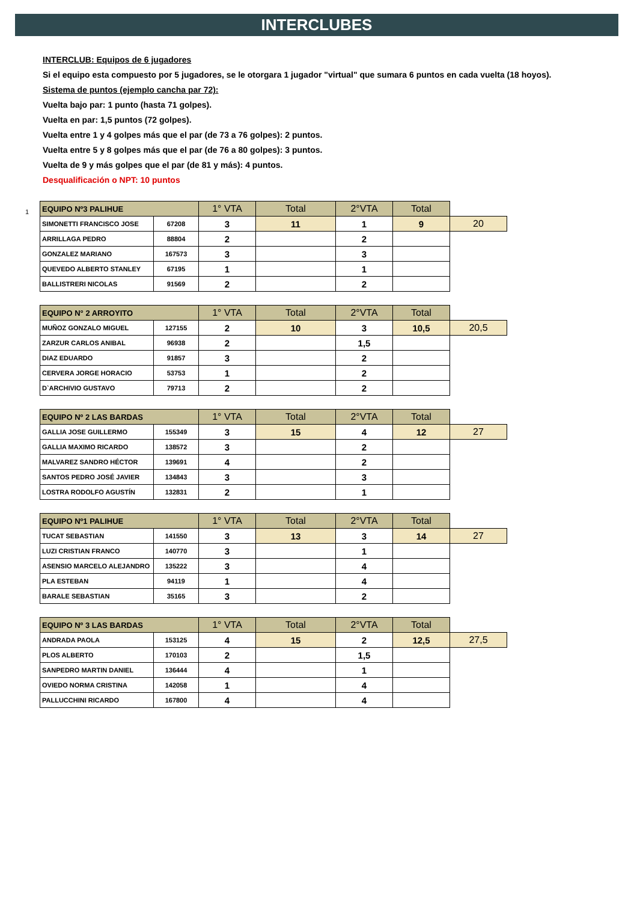INTERCLUBES
INTERCLUB: Equipos de 6 jugadores
Si el equipo esta compuesto por 5 jugadores, se le otorgara 1 jugador "virtual" que sumara 6 puntos en cada vuelta (18 hoyos).
Sistema de puntos (ejemplo cancha par 72):
Vuelta bajo par: 1 punto (hasta 71 golpes).
Vuelta en par: 1,5 puntos (72 golpes).
Vuelta entre 1 y 4 golpes más que el par (de 73 a 76 golpes): 2 puntos.
Vuelta entre 5 y 8 golpes más que el par (de 76 a 80 golpes): 3 puntos.
Vuelta de 9 y más golpes que el par (de 81 y más): 4 puntos.
Desqualificación o NPT: 10 puntos
1
| EQUIPO Nº3 PALIHUE | | 1° VTA | Total | 2°VTA | Total | |
| SIMONETTI FRANCISCO JOSE | 67208 | 3 | 11 | 1 | 9 | 20 |
| ARRILLAGA PEDRO | 88804 | 2 | | 2 | | |
| GONZALEZ MARIANO | 167573 | 3 | | 3 | | |
| QUEVEDO ALBERTO STANLEY | 67195 | 1 | | 1 | | |
| BALLISTRERI NICOLAS | 91569 | 2 | | 2 | | |
| EQUIPO N° 2 ARROYITO | | 1° VTA | Total | 2°VTA | Total | |
| MUÑOZ GONZALO MIGUEL | 127155 | 2 | 10 | 3 | 10,5 | 20,5 |
| ZARZUR CARLOS ANIBAL | 96938 | 2 | | 1,5 | | |
| DIAZ EDUARDO | 91857 | 3 | | 2 | | |
| CERVERA JORGE HORACIO | 53753 | 1 | | 2 | | |
| D`ARCHIVIO GUSTAVO | 79713 | 2 | | 2 | | |
| EQUIPO Nº 2 LAS BARDAS | | 1° VTA | Total | 2°VTA | Total | |
| GALLIA JOSE GUILLERMO | 155349 | 3 | 15 | 4 | 12 | 27 |
| GALLIA MAXIMO RICARDO | 138572 | 3 | | 2 | | |
| MALVAREZ SANDRO HÉCTOR | 139691 | 4 | | 2 | | |
| SANTOS PEDRO JOSÉ JAVIER | 134843 | 3 | | 3 | | |
| LOSTRA RODOLFO AGUSTÍN | 132831 | 2 | | 1 | | |
| EQUIPO Nº1 PALIHUE | | 1° VTA | Total | 2°VTA | Total | |
| TUCAT SEBASTIAN | 141550 | 3 | 13 | 3 | 14 | 27 |
| LUZI CRISTIAN FRANCO | 140770 | 3 | | 1 | | |
| ASENSIO MARCELO ALEJANDRO | 135222 | 3 | | 4 | | |
| PLA ESTEBAN | 94119 | 1 | | 4 | | |
| BARALE SEBASTIAN | 35165 | 3 | | 2 | | |
| EQUIPO Nº 3 LAS BARDAS | | 1° VTA | Total | 2°VTA | Total | |
| ANDRADA PAOLA | 153125 | 4 | 15 | 2 | 12,5 | 27,5 |
| PLOS ALBERTO | 170103 | 2 | | 1,5 | | |
| SANPEDRO MARTIN DANIEL | 136444 | 4 | | 1 | | |
| OVIEDO NORMA CRISTINA | 142058 | 1 | | 4 | | |
| PALLUCCHINI RICARDO | 167800 | 4 | | 4 | | |